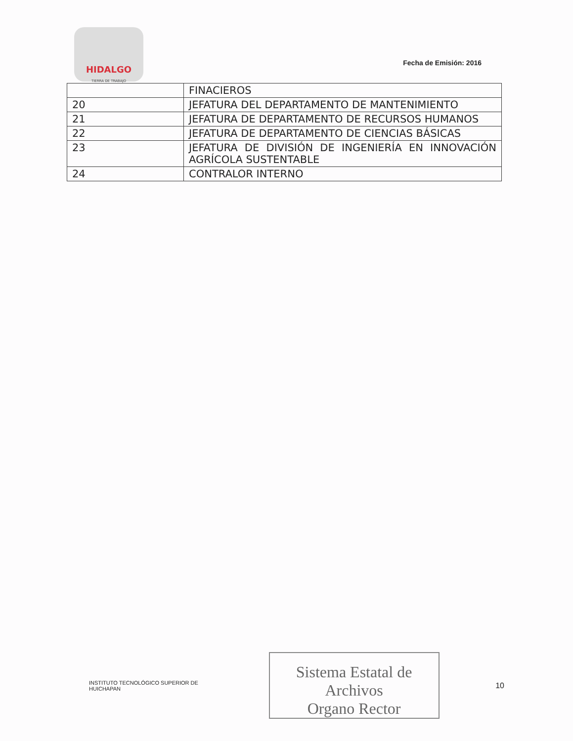HIDALGO
TIERRA DE TRABAJO
Fecha de Emisión: 2016
| | FINACIEROS |
| 20 | JEFATURA DEL DEPARTAMENTO DE MANTENIMIENTO |
| 21 | JEFATURA DE DEPARTAMENTO DE RECURSOS HUMANOS |
| 22 | JEFATURA DE DEPARTAMENTO DE CIENCIAS BÁSICAS |
| 23 | JEFATURA DE DIVISIÓN DE INGENIERÍA EN INNOVACIÓN AGRÍCOLA SUSTENTABLE |
| 24 | CONTRALOR INTERNO |
INSTITUTO TECNOLÓGICO SUPERIOR DE HUICHAPAN
Sistema Estatal de Archivos
Organo Rector
10